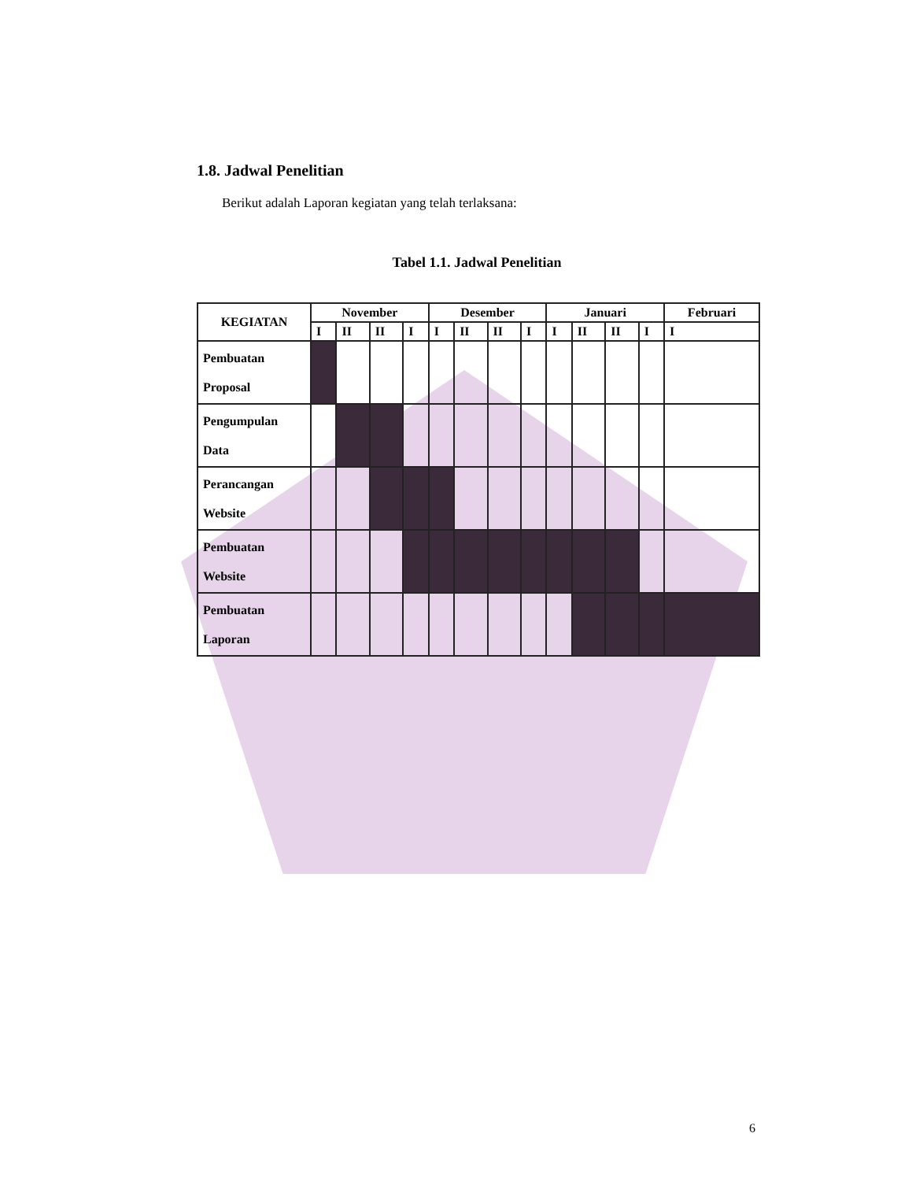1.8. Jadwal Penelitian
Berikut adalah Laporan kegiatan yang telah terlaksana:
Tabel 1.1. Jadwal Penelitian
| KEGIATAN | November | | | | Desember | | | | Januari | | | | Februari |
| --- | --- | --- | --- | --- | --- | --- | --- | --- | --- | --- | --- | --- | --- |
| | I | II | II | I | I | II | II | I | I | II | II | I | I |
| Pembuatan Proposal | | | | | | | | | | | | | |
| Pengumpulan Data | | | | | | | | | | | | | |
| Perancangan Website | | | | | | | | | | | | | |
| Pembuatan Website | | | | | | | | | | | | | |
| Pembuatan Laporan | | | | | | | | | | | | | |
6